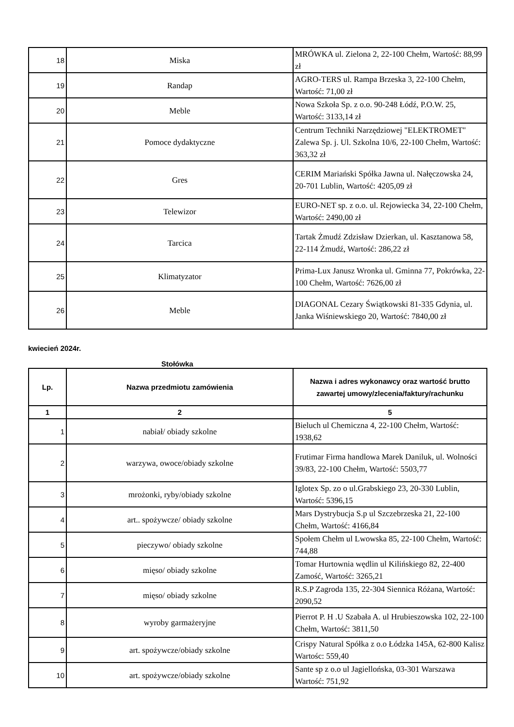| 18 | Miska | MRÓWKA ul. Zielona 2, 22-100 Chełm, Wartość: 88,99 zł |
| 19 | Randap | AGRO-TERS ul. Rampa Brzeska 3, 22-100 Chełm, Wartość: 71,00 zł |
| 20 | Meble | Nowa Szkoła Sp. z o.o. 90-248 Łódź, P.O.W. 25, Wartość: 3133,14 zł |
| 21 | Pomoce dydaktyczne | Centrum Techniki Narzędziowej "ELEKTROMET" Zalewa Sp. j. Ul. Szkolna 10/6, 22-100 Chełm, Wartość: 363,32 zł |
| 22 | Gres | CERIM Mariański Spółka Jawna ul. Nałęczowska 24, 20-701 Lublin, Wartość: 4205,09 zł |
| 23 | Telewizor | EURO-NET sp. z o.o. ul. Rejowiecka 34, 22-100 Chełm, Wartość: 2490,00 zł |
| 24 | Tarcica | Tartak Żmudź Zdzisław Dzierkan, ul. Kasztanowa 58, 22-114 Żmudź, Wartość: 286,22 zł |
| 25 | Klimatyzator | Prima-Lux Janusz Wronka ul. Gminna 77, Pokrówka, 22-100 Chełm, Wartość: 7626,00 zł |
| 26 | Meble | DIAGONAL Cezary Świątkowski 81-335 Gdynia, ul. Janka Wiśniewskiego 20, Wartość: 7840,00 zł |
kwiecień 2024r.
Stołówka
| Lp. | Nazwa przedmiotu zamówienia | Nazwa i adres wykonawcy oraz wartość brutto zawartej umowy/zlecenia/faktury/rachunku |
| --- | --- | --- |
| 1 | 2 | 5 |
| 1 | nabiał/ obiady szkolne | Bieluch ul Chemiczna 4, 22-100 Chełm, Wartość: 1938,62 |
| 2 | warzywa, owoce/obiady szkolne | Frutimar Firma handlowa Marek Daniluk, ul. Wolności 39/83, 22-100 Chełm, Wartość: 5503,77 |
| 3 | mrożonki, ryby/obiady szkolne | Iglotex Sp. zo o ul.Grabskiego 23, 20-330 Lublin, Wartość: 5396,15 |
| 4 | art.. spożywcze/ obiady szkolne | Mars Dystrybucja S.p ul Szczebrzeska 21, 22-100 Chełm, Wartość: 4166,84 |
| 5 | pieczywo/ obiady szkolne | Społem Chełm ul Lwowska 85, 22-100 Chełm, Wartość: 744,88 |
| 6 | mięso/ obiady szkolne | Tomar Hurtownia wędlin ul Kilińskiego 82, 22-400 Zamość, Wartość: 3265,21 |
| 7 | mięso/ obiady szkolne | R.S.P Zagroda 135, 22-304 Siennica Różana, Wartość: 2090,52 |
| 8 | wyroby garmażeryjne | Pierrot P. H .U Szabała A. ul Hrubieszowska 102, 22-100 Chełm, Wartość: 3811,50 |
| 9 | art. spożywcze/obiady szkolne | Crispy Natural Spółka z o.o Łódzka 145A, 62-800 Kalisz Wartośc: 559,40 |
| 10 | art. spożywcze/obiady szkolne | Sante sp z o.o ul Jagiellońska, 03-301 Warszawa Wartość: 751,92 |